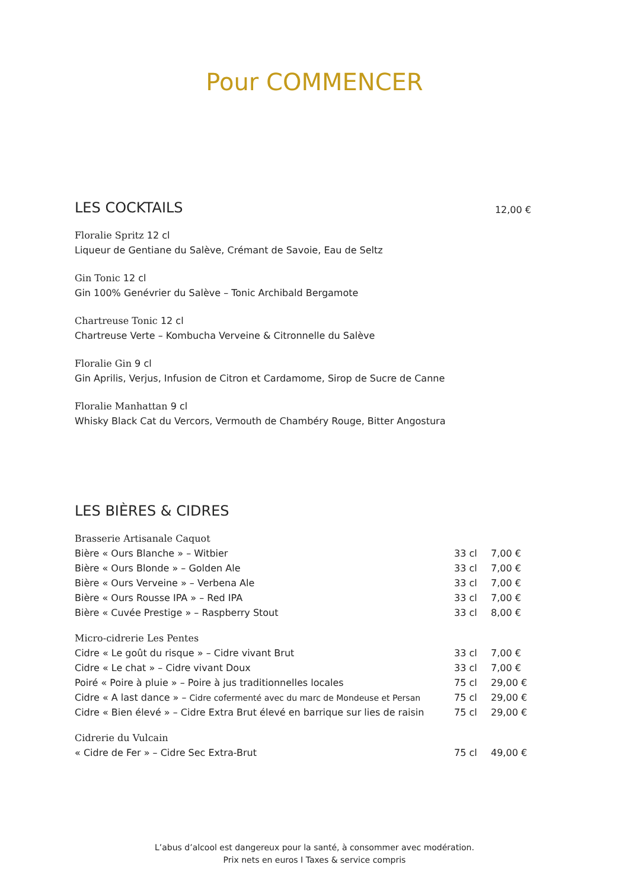Pour COMMENCER
LES COCKTAILS
12,00 €
Floralie Spritz 12 cl
Liqueur de Gentiane du Salève, Crémant de Savoie, Eau de Seltz
Gin Tonic 12 cl
Gin 100% Genévrier du Salève – Tonic Archibald Bergamote
Chartreuse Tonic 12 cl
Chartreuse Verte – Kombucha Verveine & Citronnelle du Salève
Floralie Gin 9 cl
Gin Aprilis, Verjus, Infusion de Citron et Cardamome, Sirop de Sucre de Canne
Floralie Manhattan 9 cl
Whisky Black Cat du Vercors, Vermouth de Chambéry Rouge, Bitter Angostura
LES BIÈRES & CIDRES
| Brasserie Artisanale Caquot | | |
| Bière « Ours Blanche » – Witbier | 33 cl | 7,00 € |
| Bière « Ours Blonde » – Golden Ale | 33 cl | 7,00 € |
| Bière « Ours Verveine » – Verbena Ale | 33 cl | 7,00 € |
| Bière « Ours Rousse IPA » – Red IPA | 33 cl | 7,00 € |
| Bière « Cuvée Prestige » – Raspberry Stout | 33 cl | 8,00 € |
| Micro-cidrerie Les Pentes | | |
| Cidre « Le goût du risque » – Cidre vivant Brut | 33 cl | 7,00 € |
| Cidre « Le chat » – Cidre vivant Doux | 33 cl | 7,00 € |
| Poiré « Poire à pluie » – Poire à jus traditionnelles locales | 75 cl | 29,00 € |
| Cidre « A last dance » – Cidre cofermenté avec du marc de Mondeuse et Persan | 75 cl | 29,00 € |
| Cidre « Bien élevé » – Cidre Extra Brut élevé en barrique sur lies de raisin | 75 cl | 29,00 € |
| Cidrerie du Vulcain | | |
| « Cidre de Fer » – Cidre Sec Extra-Brut | 75 cl | 49,00 € |
L’abus d’alcool est dangereux pour la santé, à consommer avec modération.
Prix nets en euros I Taxes & service compris